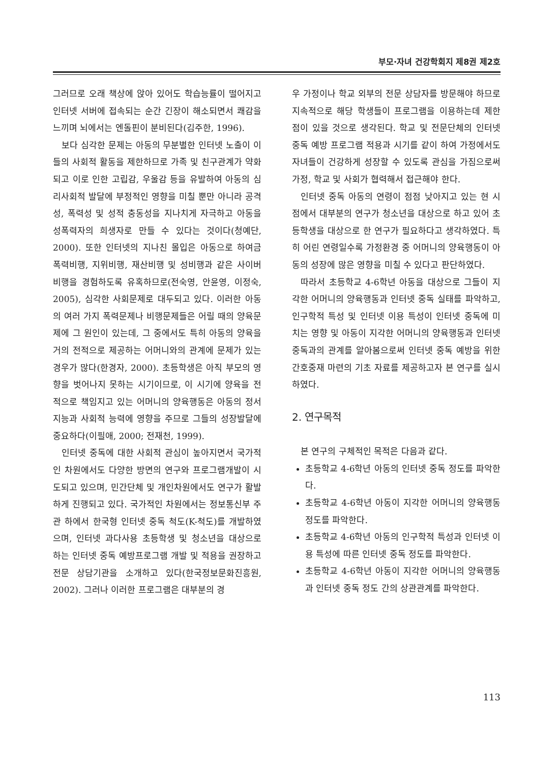부모·자녀 건강학회지 제8권 제2호
그러므로 오래 책상에 앉아 있어도 학습능률이 떨어지고 인터넷 서버에 접속되는 순간 긴장이 해소되면서 쾌감을 느끼며 뇌에서는 엔돌핀이 분비된다(김주한, 1996).
보다 심각한 문제는 아동의 무분별한 인터넷 노출이 이들의 사회적 활동을 제한하므로 가족 및 친구관계가 약화되고 이로 인한 고립감, 우울감 등을 유발하여 아동의 심리사회적 발달에 부정적인 영향을 미칠 뿐만 아니라 공격성, 폭력성 및 성적 충동성을 지나치게 자극하고 아동을 성폭력자의 희생자로 만들 수 있다는 것이다(청예단, 2000). 또한 인터넷의 지나친 몰입은 아동으로 하여금 폭력비행, 지위비행, 재산비행 및 성비행과 같은 사이버 비행을 경험하도록 유혹하므로(전숙영, 안윤영, 이정숙, 2005), 심각한 사회문제로 대두되고 있다. 이러한 아동의 여러 가지 폭력문제나 비행문제들은 어릴 때의 양육문제에 그 원인이 있는데, 그 중에서도 특히 아동의 양육을 거의 전적으로 제공하는 어머니와의 관계에 문제가 있는 경우가 많다(한경자, 2000). 초등학생은 아직 부모의 영향을 벗어나지 못하는 시기이므로, 이 시기에 양육을 전적으로 책임지고 있는 어머니의 양육행동은 아동의 정서지능과 사회적 능력에 영향을 주므로 그들의 성장발달에 중요하다(이필애, 2000; 전재천, 1999).
인터넷 중독에 대한 사회적 관심이 높아지면서 국가적인 차원에서도 다양한 방면의 연구와 프로그램개발이 시도되고 있으며, 민간단체 및 개인차원에서도 연구가 활발하게 진행되고 있다. 국가적인 차원에서는 정보통신부 주관 하에서 한국형 인터넷 중독 척도(K-척도)를 개발하였으며, 인터넷 과다사용 초등학생 및 청소년을 대상으로 하는 인터넷 중독 예방프로그램 개발 및 적용을 권장하고 전문 상담기관을 소개하고 있다(한국정보문화진흥원, 2002). 그러나 이러한 프로그램은 대부분의 경
우 가정이나 학교 외부의 전문 상담자를 방문해야 하므로 지속적으로 해당 학생들이 프로그램을 이용하는데 제한점이 있을 것으로 생각된다. 학교 및 전문단체의 인터넷 중독 예방 프로그램 적용과 시기를 같이 하여 가정에서도 자녀들이 건강하게 성장할 수 있도록 관심을 가짐으로써 가정, 학교 및 사회가 협력해서 접근해야 한다.
인터넷 중독 아동의 연령이 점점 낮아지고 있는 현 시점에서 대부분의 연구가 청소년을 대상으로 하고 있어 초등학생을 대상으로 한 연구가 필요하다고 생각하였다. 특히 어린 연령일수록 가정환경 중 어머니의 양육행동이 아동의 성장에 많은 영향을 미칠 수 있다고 판단하였다.
따라서 초등학교 4-6학년 아동을 대상으로 그들이 지각한 어머니의 양육행동과 인터넷 중독 실태를 파악하고, 인구학적 특성 및 인터넷 이용 특성이 인터넷 중독에 미치는 영향 및 아동이 지각한 어머니의 양육행동과 인터넷 중독과의 관계를 알아봄으로써 인터넷 중독 예방을 위한 간호중재 마련의 기초 자료를 제공하고자 본 연구를 실시하였다.
2. 연구목적
본 연구의 구체적인 목적은 다음과 같다.
초등학교 4-6학년 아동의 인터넷 중독 정도를 파악한다.
초등학교 4-6학년 아동이 지각한 어머니의 양육행동 정도를 파악한다.
초등학교 4-6학년 아동의 인구학적 특성과 인터넷 이용 특성에 따른 인터넷 중독 정도를 파악한다.
초등학교 4-6학년 아동이 지각한 어머니의 양육행동과 인터넷 중독 정도 간의 상관관계를 파악한다.
113